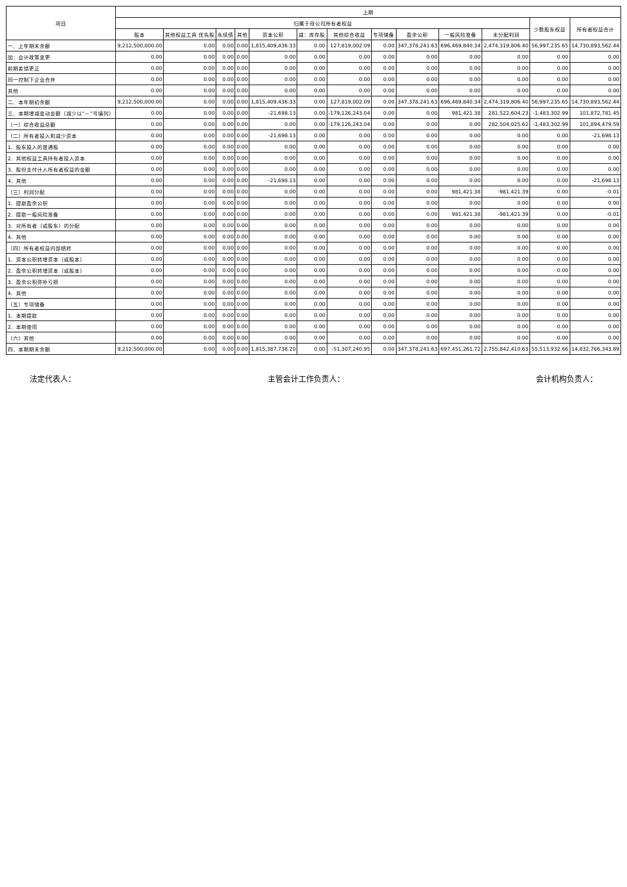| 项目 | 上期 | | | | | | | | | | | | |
| --- | --- | --- | --- | --- | --- | --- | --- | --- | --- | --- | --- | --- | --- |
| | 归属于母公司所有者权益 | | | | | | | | | | | 少数股东权益 | 所有者权益合计 |
| | 股本 | 其他权益工具 优先股 | 永续债 | 其他 | 资本公积 | 减：库存股 | 其他综合收益 | 专项储备 | 盈余公积 | 一般风险准备 | 未分配利润 | | |
| 一、上年期末余额 | 9,212,500,000.00 | 0.00 | 0.00 | 0.00 | 1,815,409,436.33 | 0.00 | 127,819,002.09 | 0.00 | 347,378,241.63 | 696,469,840.34 | 2,474,319,806.40 | 56,997,235.65 | 14,730,893,562.44 |
| 加：会计政策变更 | 0.00 | 0.00 | 0.00 | 0.00 | 0.00 | 0.00 | 0.00 | 0.00 | 0.00 | 0.00 | 0.00 | 0.00 | 0.00 |
| 前期差错更正 | 0.00 | 0.00 | 0.00 | 0.00 | 0.00 | 0.00 | 0.00 | 0.00 | 0.00 | 0.00 | 0.00 | 0.00 | 0.00 |
| 同一控制下企业合并 | 0.00 | 0.00 | 0.00 | 0.00 | 0.00 | 0.00 | 0.00 | 0.00 | 0.00 | 0.00 | 0.00 | 0.00 | 0.00 |
| 其他 | 0.00 | 0.00 | 0.00 | 0.00 | 0.00 | 0.00 | 0.00 | 0.00 | 0.00 | 0.00 | 0.00 | 0.00 | 0.00 |
| 二、本年期初余额 | 9,212,500,000.00 | 0.00 | 0.00 | 0.00 | 1,815,409,436.33 | 0.00 | 127,819,002.09 | 0.00 | 347,378,241.63 | 696,469,840.34 | 2,474,319,806.40 | 56,997,235.65 | 14,730,893,562.44 |
| 三、本期增减变动金额（减少以“－”号填列） | 0.00 | 0.00 | 0.00 | 0.00 | -21,698.13 | 0.00 | -179,126,243.04 | 0.00 | 0.00 | 981,421.38 | 281,522,604.23 | -1,483,302.99 | 101,872,781.45 |
| （一）综合收益总额 | 0.00 | 0.00 | 0.00 | 0.00 | 0.00 | 0.00 | -179,126,243.04 | 0.00 | 0.00 | 0.00 | 282,504,025.62 | -1,483,302.99 | 101,894,479.59 |
| （二）所有者投入和减少资本 | 0.00 | 0.00 | 0.00 | 0.00 | -21,698.13 | 0.00 | 0.00 | 0.00 | 0.00 | 0.00 | 0.00 | 0.00 | -21,698.13 |
| 1．股东投入的普通股 | 0.00 | 0.00 | 0.00 | 0.00 | 0.00 | 0.00 | 0.00 | 0.00 | 0.00 | 0.00 | 0.00 | 0.00 | 0.00 |
| 2．其他权益工具持有者投入资本 | 0.00 | 0.00 | 0.00 | 0.00 | 0.00 | 0.00 | 0.00 | 0.00 | 0.00 | 0.00 | 0.00 | 0.00 | 0.00 |
| 3．股份支付计入所有者权益的金额 | 0.00 | 0.00 | 0.00 | 0.00 | 0.00 | 0.00 | 0.00 | 0.00 | 0.00 | 0.00 | 0.00 | 0.00 | 0.00 |
| 4．其他 | 0.00 | 0.00 | 0.00 | 0.00 | -21,698.13 | 0.00 | 0.00 | 0.00 | 0.00 | 0.00 | 0.00 | 0.00 | -21,698.13 |
| （三）利润分配 | 0.00 | 0.00 | 0.00 | 0.00 | 0.00 | 0.00 | 0.00 | 0.00 | 0.00 | 981,421.38 | -981,421.39 | 0.00 | -0.01 |
| 1．提取盈余公积 | 0.00 | 0.00 | 0.00 | 0.00 | 0.00 | 0.00 | 0.00 | 0.00 | 0.00 | 0.00 | 0.00 | 0.00 | 0.00 |
| 2．提取一般风险准备 | 0.00 | 0.00 | 0.00 | 0.00 | 0.00 | 0.00 | 0.00 | 0.00 | 0.00 | 981,421.38 | -981,421.39 | 0.00 | -0.01 |
| 3．对所有者（或股东）的分配 | 0.00 | 0.00 | 0.00 | 0.00 | 0.00 | 0.00 | 0.00 | 0.00 | 0.00 | 0.00 | 0.00 | 0.00 | 0.00 |
| 4．其他 | 0.00 | 0.00 | 0.00 | 0.00 | 0.00 | 0.00 | 0.00 | 0.00 | 0.00 | 0.00 | 0.00 | 0.00 | 0.00 |
| （四）所有者权益内部结转 | 0.00 | 0.00 | 0.00 | 0.00 | 0.00 | 0.00 | 0.00 | 0.00 | 0.00 | 0.00 | 0.00 | 0.00 | 0.00 |
| 1．资本公积转增资本（或股本） | 0.00 | 0.00 | 0.00 | 0.00 | 0.00 | 0.00 | 0.00 | 0.00 | 0.00 | 0.00 | 0.00 | 0.00 | 0.00 |
| 2．盈余公积转增资本（或股本） | 0.00 | 0.00 | 0.00 | 0.00 | 0.00 | 0.00 | 0.00 | 0.00 | 0.00 | 0.00 | 0.00 | 0.00 | 0.00 |
| 3．盈余公积弥补亏损 | 0.00 | 0.00 | 0.00 | 0.00 | 0.00 | 0.00 | 0.00 | 0.00 | 0.00 | 0.00 | 0.00 | 0.00 | 0.00 |
| 4．其他 | 0.00 | 0.00 | 0.00 | 0.00 | 0.00 | 0.00 | 0.00 | 0.00 | 0.00 | 0.00 | 0.00 | 0.00 | 0.00 |
| （五）专项储备 | 0.00 | 0.00 | 0.00 | 0.00 | 0.00 | 0.00 | 0.00 | 0.00 | 0.00 | 0.00 | 0.00 | 0.00 | 0.00 |
| 1．本期提取 | 0.00 | 0.00 | 0.00 | 0.00 | 0.00 | 0.00 | 0.00 | 0.00 | 0.00 | 0.00 | 0.00 | 0.00 | 0.00 |
| 2．本期使用 | 0.00 | 0.00 | 0.00 | 0.00 | 0.00 | 0.00 | 0.00 | 0.00 | 0.00 | 0.00 | 0.00 | 0.00 | 0.00 |
| （六）其他 | 0.00 | 0.00 | 0.00 | 0.00 | 0.00 | 0.00 | 0.00 | 0.00 | 0.00 | 0.00 | 0.00 | 0.00 | 0.00 |
| 四、本期期末余额 | 9,212,500,000.00 | 0.00 | 0.00 | 0.00 | 1,815,387,738.20 | 0.00 | -51,307,240.95 | 0.00 | 347,378,241.63 | 697,451,261.72 | 2,755,842,410.63 | 55,513,932.66 | 14,832,766,343.89 |
法定代表人： 主管会计工作负责人： 会计机构负责人：